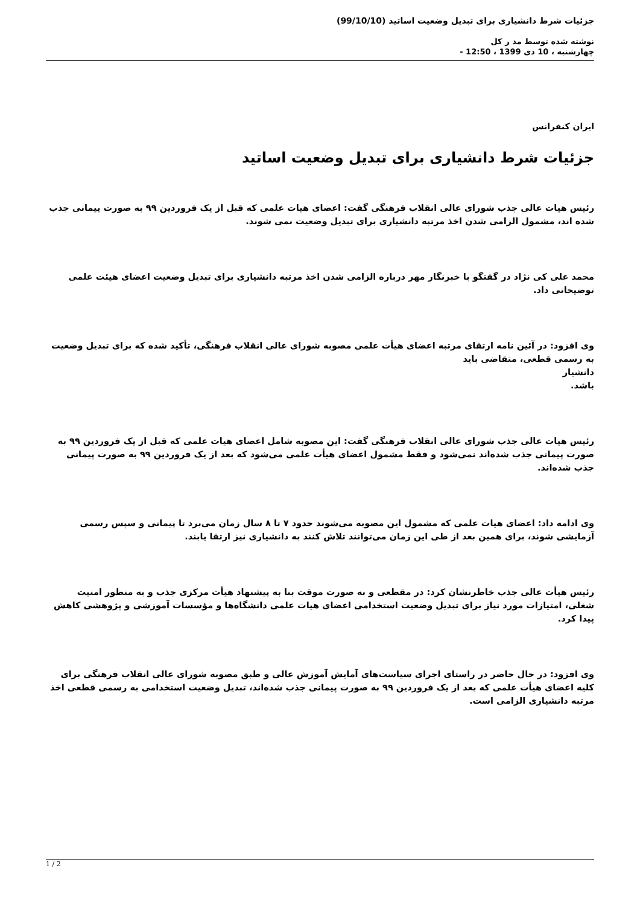جزئیات شرط دانشیاری برای تبدیل وضعیت اساتید (99/10/10)
نوشته شده توسط مد ر کل
چهارشنبه ، 10 دی 1399 ، 12:50 -
ایران کنفرانس
جزئیات شرط دانشیاری برای تبدیل وضعیت اساتید
رئیس هیات عالی جذب شورای عالی انقلاب فرهنگی گفت: اعضای هیات علمی که قبل از یک فروردین ۹۹ به صورت پیمانی جذب شده اند، مشمول الزامی شدن اخذ مرتبه دانشیاری برای تبدیل وضعیت نمی شوند.
محمد علی کی نژاد در گفتگو با خبرنگار مهر درباره الزامی شدن اخذ مرتبه دانشیاری برای تبدیل وضعیت اعضای هیئت علمی توضیحاتی داد.
وی افزود: در آئین نامه ارتقای مرتبه اعضای هیأت علمی مصوبه شورای عالی انقلاب فرهنگی، تأکید شده که برای تبدیل وضعیت به رسمی قطعی، متقاضی باید
دانشیار
باشد.
رئیس هیات عالی جذب شورای عالی انقلاب فرهنگی گفت: این مصوبه شامل اعضای هیات علمی که قبل از یک فروردین ۹۹ به صورت پیمانی جذب شده‌اند نمی‌شود و فقط مشمول اعضای هیأت علمی می‌شود که بعد از یک فروردین ۹۹ به صورت پیمانی جذب شده‌اند.
وی ادامه داد: اعضای هیات علمی که مشمول این مصوبه می‌شوند حدود ۷ تا ۸ سال زمان می‌برد تا پیمانی و سپس رسمی آزمایشی شوند، برای همین بعد از طی این زمان می‌توانند تلاش کنند به دانشیاری نیز ارتقا یابند.
رئیس هیأت عالی جذب خاطرنشان کرد: در مقطعی و به صورت موقت بنا به پیشنهاد هیأت مرکزی جذب و به منظور امنیت شغلی، امتیازات مورد نیاز برای تبدیل وضعیت استخدامی اعضای هیات علمی دانشگاه‌ها و مؤسسات آموزشی و پژوهشی کاهش پیدا کرد.
وی افزود: در حال حاضر در راستای اجرای سیاست‌های آمایش آموزش عالی و طبق مصوبه شورای عالی انقلاب فرهنگی برای کلیه اعضای هیأت علمی که بعد از یک فروردین ۹۹ به صورت پیمانی جذب شده‌اند، تبدیل وضعیت استخدامی به رسمی قطعی اخذ مرتبه دانشیاری الزامی است.
1 / 2